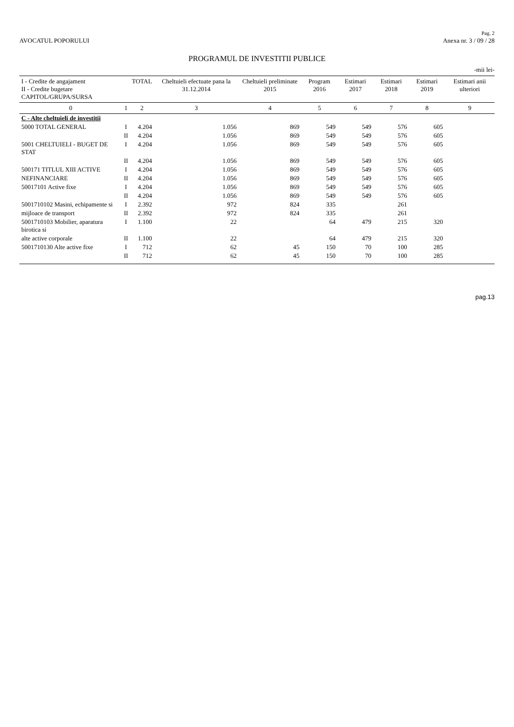AVOCATUL POPORULUI
Pag. 2
Anexa nr. 3 / 09 / 28
PROGRAMUL DE INVESTITII PUBLICE
-mii lei-
| I - Credite de angajament II - Credite bugetare CAPITOL/GRUPA/SURSA | | TOTAL | Cheltuieli efectuate pana la 31.12.2014 | Cheltuieli preliminate 2015 | Program 2016 | Estimari 2017 | Estimari 2018 | Estimari 2019 | Estimari anii ulteriori |
| --- | --- | --- | --- | --- | --- | --- | --- | --- | --- |
| 0 | 1 | 2 | 3 | 4 | 5 | 6 | 7 | 8 | 9 |
| C - Alte cheltuieli de investitii | | | | | | | | | |
| 5000 TOTAL GENERAL | I | 4.204 | 1.056 | 869 | 549 | 549 | 576 | 605 | |
| | II | 4.204 | 1.056 | 869 | 549 | 549 | 576 | 605 | |
| 5001 CHELTUIELI - BUGET DE STAT | I | 4.204 | 1.056 | 869 | 549 | 549 | 576 | 605 | |
| | II | 4.204 | 1.056 | 869 | 549 | 549 | 576 | 605 | |
| 500171 TITLUL XIII ACTIVE | I | 4.204 | 1.056 | 869 | 549 | 549 | 576 | 605 | |
| NEFINANCIARE | II | 4.204 | 1.056 | 869 | 549 | 549 | 576 | 605 | |
| 50017101 Active fixe | I | 4.204 | 1.056 | 869 | 549 | 549 | 576 | 605 | |
| | II | 4.204 | 1.056 | 869 | 549 | 549 | 576 | 605 | |
| 5001710102 Masini, echipamente si | I | 2.392 | 972 | 824 | 335 | | 261 | | |
| mijloace de transport | II | 2.392 | 972 | 824 | 335 | | 261 | | |
| 5001710103 Mobilier, aparatura birotica si | I | 1.100 | 22 | | 64 | 479 | 215 | 320 | |
| alte active corporale | II | 1.100 | 22 | | 64 | 479 | 215 | 320 | |
| 5001710130 Alte active fixe | I | 712 | 62 | 45 | 150 | 70 | 100 | 285 | |
| | II | 712 | 62 | 45 | 150 | 70 | 100 | 285 | |
pag.13